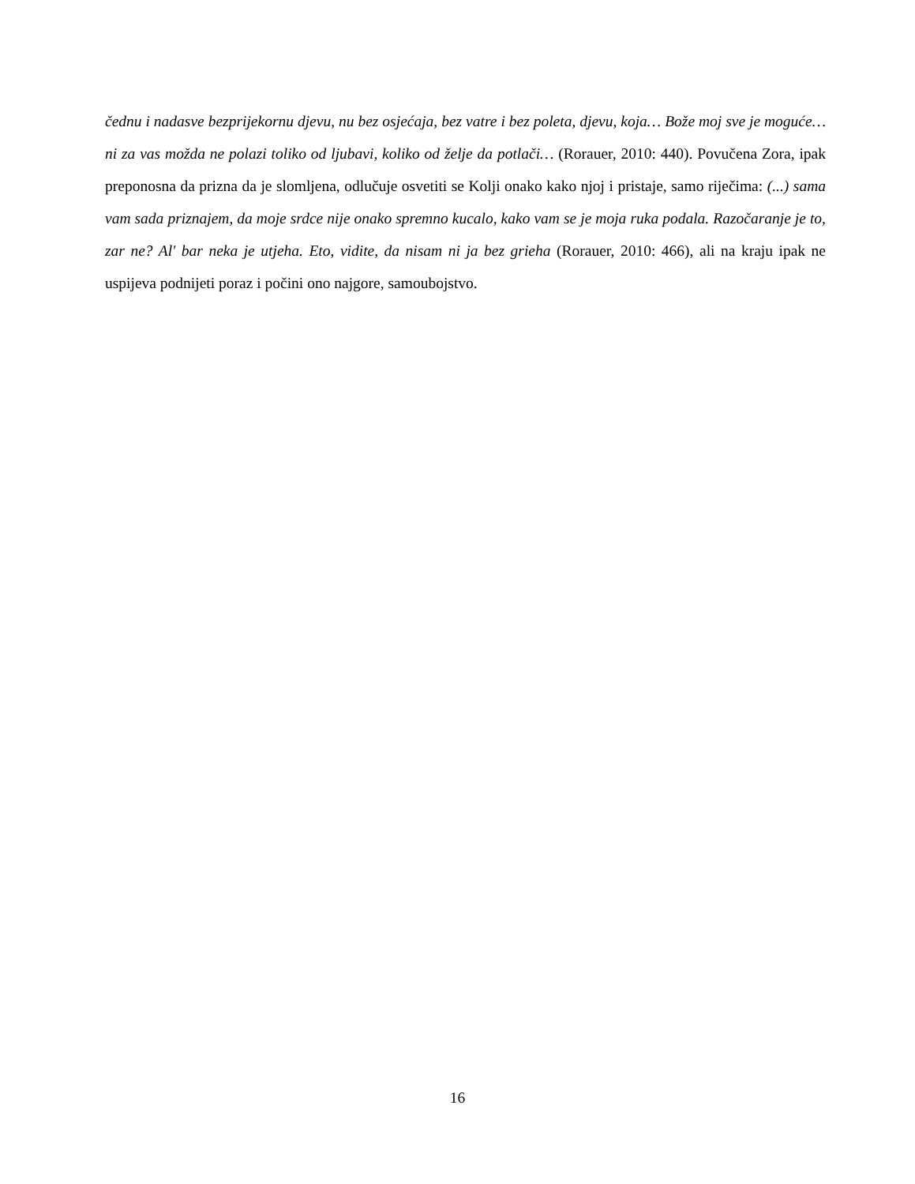čednu i nadasve bezprijekornu djevu, nu bez osjećaja, bez vatre i bez poleta, djevu, koja… Bože moj sve je moguće… ni za vas možda ne polazi toliko od ljubavi, koliko od želje da potlači… (Rorauer, 2010: 440). Povučena Zora, ipak preponosna da prizna da je slomljena, odlučuje osvetiti se Kolji onako kako njoj i pristaje, samo riječima: (...) sama vam sada priznajem, da moje srdce nije onako spremno kucalo, kako vam se je moja ruka podala. Razočaranje je to, zar ne? Al' bar neka je utjeha. Eto, vidite, da nisam ni ja bez grieha (Rorauer, 2010: 466), ali na kraju ipak ne uspijeva podnijeti poraz i počini ono najgore, samoubojstvo.
16